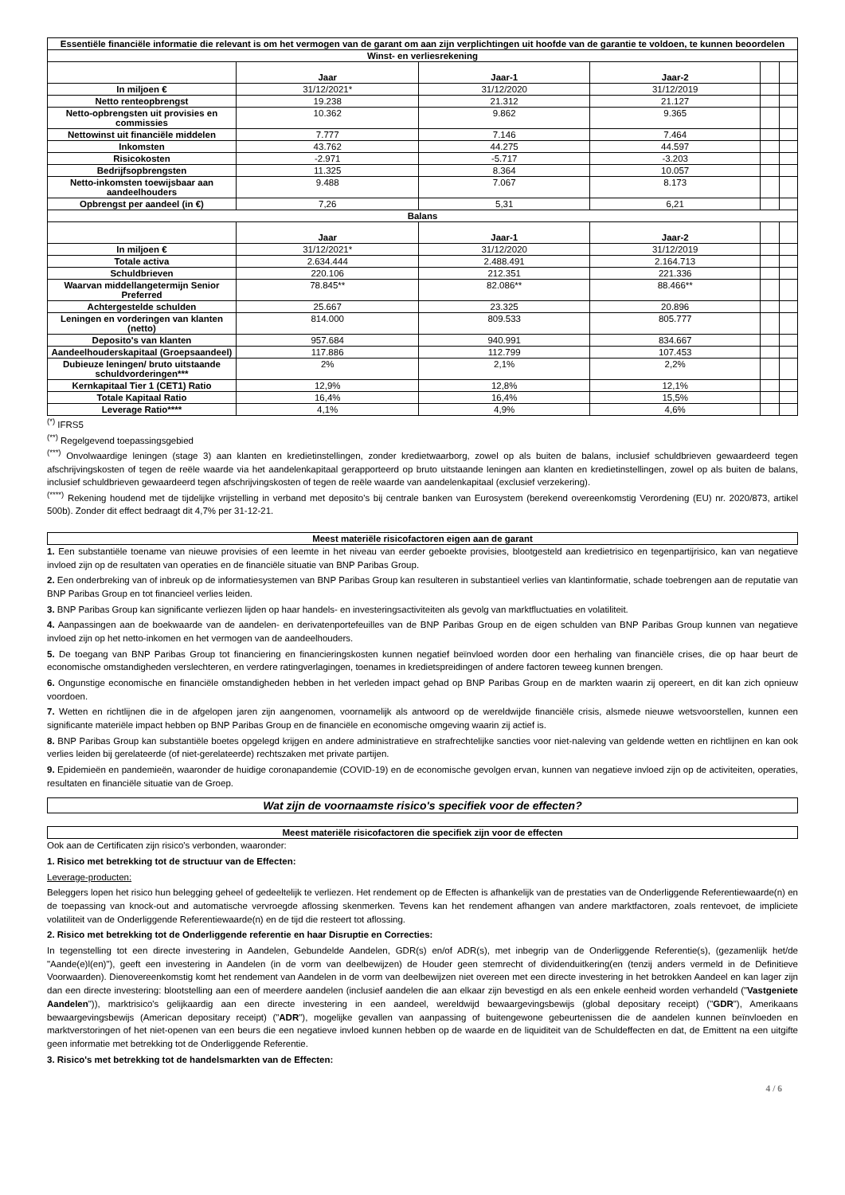| Essentiële financiële informatie die relevant is om het vermogen van de garant om aan zijn verplichtingen uit hoofde van de garantie te voldoen, te kunnen beoordelen | | | | | |
| Winst- en verliesrekening | | | | | |
| | Jaar | Jaar-1 | Jaar-2 | | |
| In miljoen € | 31/12/2021* | 31/12/2020 | 31/12/2019 | | |
| Netto renteopbrengst | 19.238 | 21.312 | 21.127 | | |
| Netto-opbrengsten uit provisies en commissies | 10.362 | 9.862 | 9.365 | | |
| Nettowinst uit financiële middelen | 7.777 | 7.146 | 7.464 | | |
| Inkomsten | 43.762 | 44.275 | 44.597 | | |
| Risicokosten | -2.971 | -5.717 | -3.203 | | |
| Bedrijfsopbrengsten | 11.325 | 8.364 | 10.057 | | |
| Netto-inkomsten toewijsbaar aan aandeelhouders | 9.488 | 7.067 | 8.173 | | |
| Opbrengst per aandeel (in €) | 7,26 | 5,31 | 6,21 | | |
| Balans | | | | | |
| | Jaar | Jaar-1 | Jaar-2 | | |
| In miljoen € | 31/12/2021* | 31/12/2020 | 31/12/2019 | | |
| Totale activa | 2.634.444 | 2.488.491 | 2.164.713 | | |
| Schuldbrieven | 220.106 | 212.351 | 221.336 | | |
| Waarvan middellangetermijn Senior Preferred | 78.845** | 82.086** | 88.466** | | |
| Achtergestelde schulden | 25.667 | 23.325 | 20.896 | | |
| Leningen en vorderingen van klanten (netto) | 814.000 | 809.533 | 805.777 | | |
| Deposito's van klanten | 957.684 | 940.991 | 834.667 | | |
| Aandeelhouderskapitaal (Groepsaandeel) | 117.886 | 112.799 | 107.453 | | |
| Dubieuze leningen/ bruto uitstaande schuldvorderingen*** | 2% | 2,1% | 2,2% | | |
| Kernkapitaal Tier 1 (CET1) Ratio | 12,9% | 12,8% | 12,1% | | |
| Totale Kapitaal Ratio | 16,4% | 16,4% | 15,5% | | |
| Leverage Ratio**** | 4,1% | 4,9% | 4,6% | | |
<sup>(*)</sup> IFRS5
<sup>(**)</sup> Regelgevend toepassingsgebied
<sup>(***)</sup> Onvolwaardige leningen (stage 3) aan klanten en kredietinstellingen, zonder kredietwaarborg, zowel op als buiten de balans, inclusief schuldbrieven gewaardeerd tegen afschrijvingskosten of tegen de reële waarde via het aandelenkapitaal gerapporteerd op bruto uitstaande leningen aan klanten en kredietinstellingen, zowel op als buiten de balans, inclusief schuldbrieven gewaardeerd tegen afschrijvingskosten of tegen de reële waarde van aandelenkapitaal (exclusief verzekering).
<sup>(****)</sup> Rekening houdend met de tijdelijke vrijstelling in verband met deposito's bij centrale banken van Eurosystem (berekend overeenkomstig Verordening (EU) nr. 2020/873, artikel 500b). Zonder dit effect bedraagt dit 4,7% per 31-12-21.
Meest materiële risicofactoren eigen aan de garant
1. Een substantiële toename van nieuwe provisies of een leemte in het niveau van eerder geboekte provisies, blootgesteld aan kredietrisico en tegenpartijrisico, kan van negatieve invloed zijn op de resultaten van operaties en de financiële situatie van BNP Paribas Group.
2. Een onderbreking van of inbreuk op de informatiesystemen van BNP Paribas Group kan resulteren in substantieel verlies van klantinformatie, schade toebrengen aan de reputatie van BNP Paribas Group en tot financieel verlies leiden.
3. BNP Paribas Group kan significante verliezen lijden op haar handels- en investeringsactiviteiten als gevolg van marktfluctuaties en volatiliteit.
4. Aanpassingen aan de boekwaarde van de aandelen- en derivatenportefeuilles van de BNP Paribas Group en de eigen schulden van BNP Paribas Group kunnen van negatieve invloed zijn op het netto-inkomen en het vermogen van de aandeelhouders.
5. De toegang van BNP Paribas Group tot financiering en financieringskosten kunnen negatief beïnvloed worden door een herhaling van financiële crises, die op haar beurt de economische omstandigheden verslechteren, en verdere ratingverlagingen, toenames in kredietspreidingen of andere factoren teweeg kunnen brengen.
6. Ongunstige economische en financiële omstandigheden hebben in het verleden impact gehad op BNP Paribas Group en de markten waarin zij opereert, en dit kan zich opnieuw voordoen.
7. Wetten en richtlijnen die in de afgelopen jaren zijn aangenomen, voornamelijk als antwoord op de wereldwijde financiële crisis, alsmede nieuwe wetsvoorstellen, kunnen een significante materiële impact hebben op BNP Paribas Group en de financiële en economische omgeving waarin zij actief is.
8. BNP Paribas Group kan substantiële boetes opgelegd krijgen en andere administratieve en strafrechtelijke sancties voor niet-naleving van geldende wetten en richtlijnen en kan ook verlies leiden bij gerelateerde (of niet-gerelateerde) rechtszaken met private partijen.
9. Epidemieën en pandemieën, waaronder de huidige coronapandemie (COVID-19) en de economische gevolgen ervan, kunnen van negatieve invloed zijn op de activiteiten, operaties, resultaten en financiële situatie van de Groep.
Wat zijn de voornaamste risico's specifiek voor de effecten?
Meest materiële risicofactoren die specifiek zijn voor de effecten
Ook aan de Certificaten zijn risico's verbonden, waaronder:
1. Risico met betrekking tot de structuur van de Effecten:
Leverage-producten:
Beleggers lopen het risico hun belegging geheel of gedeeltelijk te verliezen. Het rendement op de Effecten is afhankelijk van de prestaties van de Onderliggende Referentiewaarde(n) en de toepassing van knock-out and automatische vervroegde aflossing skenmerken. Tevens kan het rendement afhangen van andere marktfactoren, zoals rentevoet, de impliciete volatiliteit van de Onderliggende Referentiewaarde(n) en de tijd die resteert tot aflossing.
2. Risico met betrekking tot de Onderliggende referentie en haar Disruptie en Correcties:
In tegenstelling tot een directe investering in Aandelen, Gebundelde Aandelen, GDR(s) en/of ADR(s), met inbegrip van de Onderliggende Referentie(s), (gezamenlijk het/de "Aande(e)l(en)"), geeft een investering in Aandelen (in de vorm van deelbewijzen) de Houder geen stemrecht of dividenduitkering(en (tenzij anders vermeld in de Definitieve Voorwaarden). Dienovereenkomstig komt het rendement van Aandelen in de vorm van deelbewijzen niet overeen met een directe investering in het betrokken Aandeel en kan lager zijn dan een directe investering: blootstelling aan een of meerdere aandelen (inclusief aandelen die aan elkaar zijn bevestigd en als een enkele eenheid worden verhandeld ("Vastgeniete Aandelen")), marktrisico's gelijkaardig aan een directe investering in een aandeel, wereldwijd bewaargevingsbewijs (global depositary receipt) ("GDR"), Amerikaans bewaargevingsbewijs (American depositary receipt) ("ADR"), mogelijke gevallen van aanpassing of buitengewone gebeurtenissen die de aandelen kunnen beïnvloeden en marktverstoringen of het niet-openen van een beurs die een negatieve invloed kunnen hebben op de waarde en de liquiditeit van de Schuldeffecten en dat, de Emittent na een uitgifte geen informatie met betrekking tot de Onderliggende Referentie.
3. Risico's met betrekking tot de handelsmarkten van de Effecten:
4 / 6